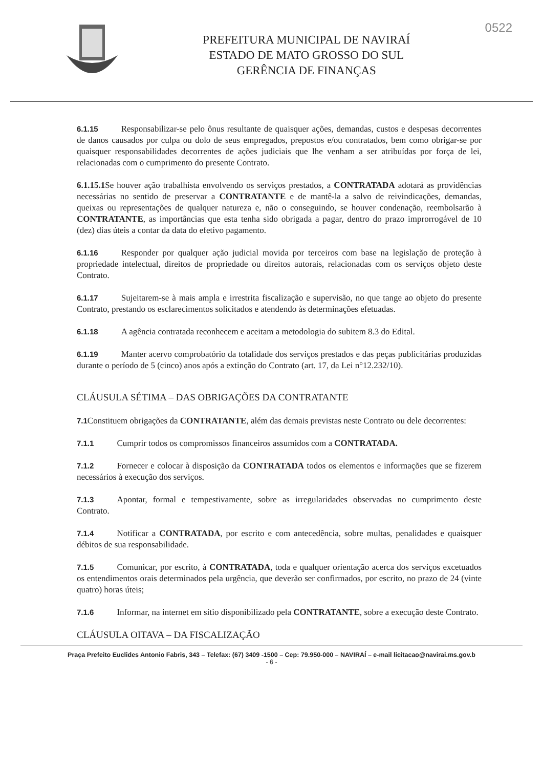PREFEITURA MUNICIPAL DE NAVIRAÍ
ESTADO DE MATO GROSSO DO SUL
GERÊNCIA DE FINANÇAS
0522
6.1.15 Responsabilizar-se pelo ônus resultante de quaisquer ações, demandas, custos e despesas decorrentes de danos causados por culpa ou dolo de seus empregados, prepostos e/ou contratados, bem como obrigar-se por quaisquer responsabilidades decorrentes de ações judiciais que lhe venham a ser atribuídas por força de lei, relacionadas com o cumprimento do presente Contrato.
6.1.15.1 Se houver ação trabalhista envolvendo os serviços prestados, a CONTRATADA adotará as providências necessárias no sentido de preservar a CONTRATANTE e de mantê-la a salvo de reivindicações, demandas, queixas ou representações de qualquer natureza e, não o conseguindo, se houver condenação, reembolsarão à CONTRATANTE, as importâncias que esta tenha sido obrigada a pagar, dentro do prazo improrrogável de 10 (dez) dias úteis a contar da data do efetivo pagamento.
6.1.16 Responder por qualquer ação judicial movida por terceiros com base na legislação de proteção à propriedade intelectual, direitos de propriedade ou direitos autorais, relacionadas com os serviços objeto deste Contrato.
6.1.17 Sujeitarem-se à mais ampla e irrestrita fiscalização e supervisão, no que tange ao objeto do presente Contrato, prestando os esclarecimentos solicitados e atendendo às determinações efetuadas.
6.1.18 A agência contratada reconhecem e aceitam a metodologia do subitem 8.3 do Edital.
6.1.19 Manter acervo comprobatório da totalidade dos serviços prestados e das peças publicitárias produzidas durante o período de 5 (cinco) anos após a extinção do Contrato (art. 17, da Lei n°12.232/10).
CLÁUSULA SÉTIMA – DAS OBRIGAÇÕES DA CONTRATANTE
7.1 Constituem obrigações da CONTRATANTE, além das demais previstas neste Contrato ou dele decorrentes:
7.1.1 Cumprir todos os compromissos financeiros assumidos com a CONTRATADA.
7.1.2 Fornecer e colocar à disposição da CONTRATADA todos os elementos e informações que se fizerem necessários à execução dos serviços.
7.1.3 Apontar, formal e tempestivamente, sobre as irregularidades observadas no cumprimento deste Contrato.
7.1.4 Notificar a CONTRATADA, por escrito e com antecedência, sobre multas, penalidades e quaisquer débitos de sua responsabilidade.
7.1.5 Comunicar, por escrito, à CONTRATADA, toda e qualquer orientação acerca dos serviços excetuados os entendimentos orais determinados pela urgência, que deverão ser confirmados, por escrito, no prazo de 24 (vinte quatro) horas úteis;
7.1.6 Informar, na internet em sítio disponibilizado pela CONTRATANTE, sobre a execução deste Contrato.
CLÁUSULA OITAVA – DA FISCALIZAÇÃO
Praça Prefeito Euclides Antonio Fabris, 343 – Telefax: (67) 3409 -1500 – Cep: 79.950-000 – NAVIRAÍ – e-mail licitacao@navirai.ms.gov.b
- 6 -